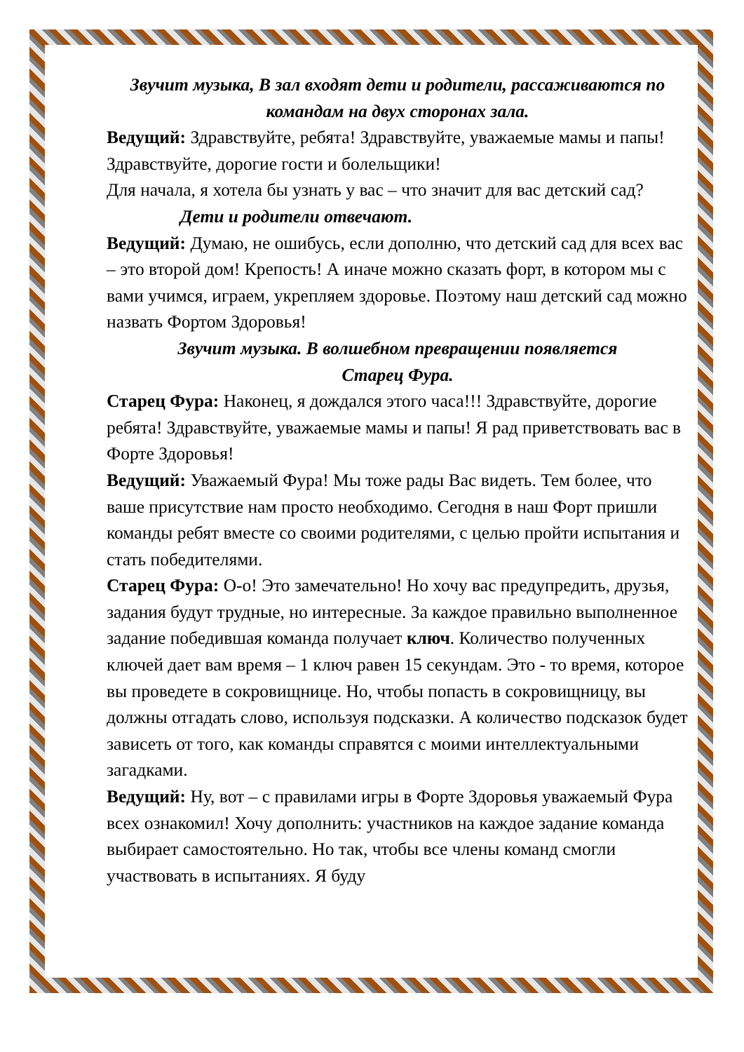Звучит музыка, В зал входят дети и родители, рассаживаются по командам на двух сторонах зала.
Ведущий: Здравствуйте, ребята! Здравствуйте, уважаемые мамы и папы! Здравствуйте, дорогие гости и болельщики!
Для начала, я хотела бы узнать у вас – что значит для вас детский сад?
Дети и родители отвечают.
Ведущий: Думаю, не ошибусь, если дополню, что детский сад для всех вас – это второй дом! Крепость! А иначе можно сказать форт, в котором мы с вами учимся, играем, укрепляем здоровье. Поэтому наш детский сад можно назвать Фортом Здоровья!
Звучит музыка. В волшебном превращении появляется
Старец Фура.
Старец Фура: Наконец, я дождался этого часа!!! Здравствуйте, дорогие ребята! Здравствуйте, уважаемые мамы и папы! Я рад приветствовать вас в Форте Здоровья!
Ведущий: Уважаемый Фура! Мы тоже рады Вас видеть. Тем более, что ваше присутствие нам просто необходимо. Сегодня в наш Форт пришли команды ребят вместе со своими родителями, с целью пройти испытания и стать победителями.
Старец Фура: О-о! Это замечательно! Но хочу вас предупредить, друзья, задания будут трудные, но интересные. За каждое правильно выполненное задание победившая команда получает ключ. Количество полученных ключей дает вам время – 1 ключ равен 15 секундам. Это - то время, которое вы проведете в сокровищнице. Но, чтобы попасть в сокровищницу, вы должны отгадать слово, используя подсказки. А количество подсказок будет зависеть от того, как команды справятся с моими интеллектуальными загадками.
Ведущий: Ну, вот – с правилами игры в Форте Здоровья уважаемый Фура всех ознакомил! Хочу дополнить: участников на каждое задание команда выбирает самостоятельно. Но так, чтобы все члены команд смогли участвовать в испытаниях. Я буду